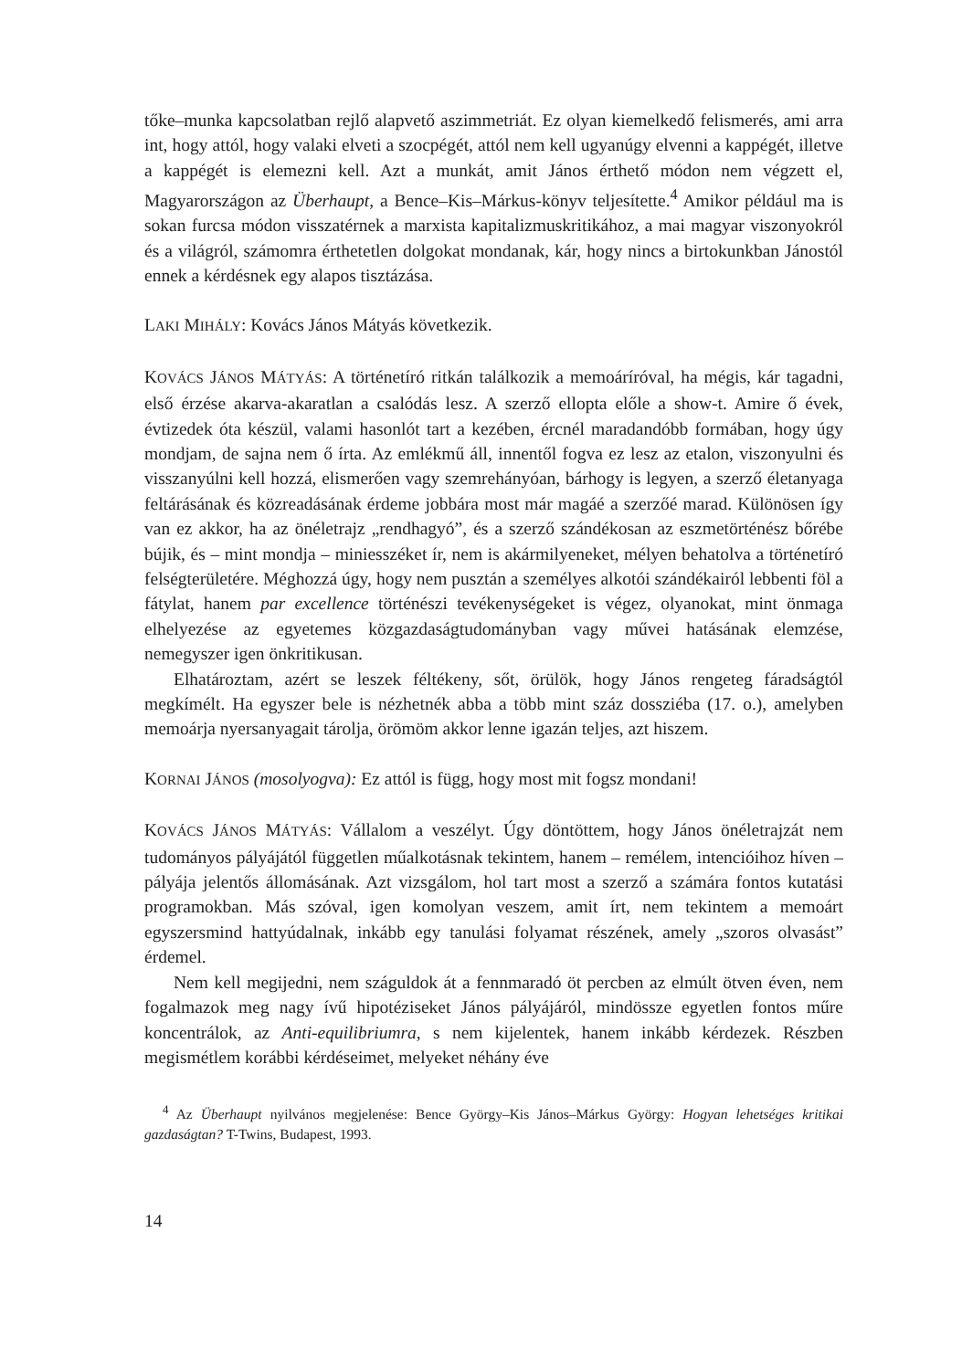tőke–munka kapcsolatban rejlő alapvető aszimmetriát. Ez olyan kiemelkedő felismerés, ami arra int, hogy attól, hogy valaki elveti a szocpégét, attól nem kell ugyanúgy elvenni a kappégét, illetve a kappégét is elemezni kell. Azt a munkát, amit János érthető módon nem végzett el, Magyarországon az Überhaupt, a Bence–Kis–Márkus-könyv teljesítette.<sup>4</sup> Amikor például ma is sokan furcsa módon visszatérnek a marxista kapitalizmuskritikához, a mai magyar viszonyokról és a világról, számomra érthetetlen dolgokat mondanak, kár, hogy nincs a birtokunkban Jánostól ennek a kérdésnek egy alapos tisztázása.
LAKI MIHÁLY: Kovács János Mátyás következik.
KOVÁCS JÁNOS MÁTYÁS: A történetíró ritkán találkozik a memoáríróval, ha mégis, kár tagadni, első érzése akarva-akaratlan a csalódás lesz. A szerző ellopta előle a show-t. Amire ő évek, évtizedek óta készül, valami hasonlót tart a kezében, ércnél maradandóbb formában, hogy úgy mondjam, de sajna nem ő írta. Az emlékmű áll, innentől fogva ez lesz az etalon, viszonyulni és visszanyúlni kell hozzá, elismerően vagy szemrehányóan, bárhogy is legyen, a szerző életanyaga feltárásának és közreadásának érdeme jobbára most már magáé a szerzőé marad. Különösen így van ez akkor, ha az önéletrajz „rendhagyó”, és a szerző szándékosan az eszmetörténész bőrébe bújik, és – mint mondja – miniesszéket ír, nem is akármilyeneket, mélyen behatolva a történetíró felségterületére. Méghozzá úgy, hogy nem pusztán a személyes alkotói szándékairól lebbenti föl a fátylat, hanem par excellence történészi tevékenységeket is végez, olyanokat, mint önmaga elhelyezése az egyetemes közgazdaságtudományban vagy művei hatásának elemzése, nemegyszer igen önkritikusan.
Elhatároztam, azért se leszek féltékeny, sőt, örülök, hogy János rengeteg fáradságtól megkímélt. Ha egyszer bele is nézhetnék abba a több mint száz dossziéba (17. o.), amelyben memoárja nyersanyagait tárolja, örömöm akkor lenne igazán teljes, azt hiszem.
KORNAI JÁNOS (mosolyogva): Ez attól is függ, hogy most mit fogsz mondani!
KOVÁCS JÁNOS MÁTYÁS: Vállalom a veszélyt. Úgy döntöttem, hogy János önéletrajzát nem tudományos pályájától független műalkotásnak tekintem, hanem – remélem, intencióihoz híven – pályája jelentős állomásának. Azt vizsgálom, hol tart most a szerző a számára fontos kutatási programokban. Más szóval, igen komolyan veszem, amit írt, nem tekintem a memoárt egyszersmind hattyúdalnak, inkább egy tanulási folyamat részének, amely „szoros olvasást” érdemel.
Nem kell megijedni, nem száguldok át a fennmaradó öt percben az elmúlt ötven éven, nem fogalmazok meg nagy ívű hipotéziseket János pályájáról, mindössze egyetlen fontos műre koncentrálok, az Anti-equilibriumra, s nem kijelentek, hanem inkább kérdezek. Részben megismétlem korábbi kérdéseimet, melyeket néhány éve
<sup>4</sup> Az Überhaupt nyilvános megjelenése: Bence György–Kis János–Márkus György: Hogyan lehetséges kritikai gazdaságtan? T-Twins, Budapest, 1993.
14